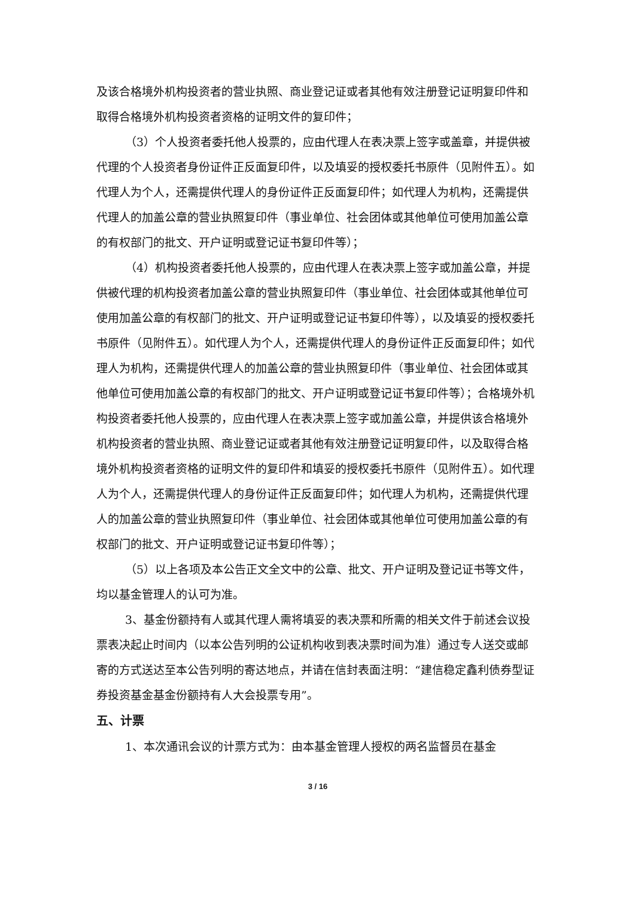及该合格境外机构投资者的营业执照、商业登记证或者其他有效注册登记证明复印件和取得合格境外机构投资者资格的证明文件的复印件；
（3）个人投资者委托他人投票的，应由代理人在表决票上签字或盖章，并提供被代理的个人投资者身份证件正反面复印件，以及填妥的授权委托书原件（见附件五）。如代理人为个人，还需提供代理人的身份证件正反面复印件；如代理人为机构，还需提供代理人的加盖公章的营业执照复印件（事业单位、社会团体或其他单位可使用加盖公章的有权部门的批文、开户证明或登记证书复印件等）；
（4）机构投资者委托他人投票的，应由代理人在表决票上签字或加盖公章，并提供被代理的机构投资者加盖公章的营业执照复印件（事业单位、社会团体或其他单位可使用加盖公章的有权部门的批文、开户证明或登记证书复印件等），以及填妥的授权委托书原件（见附件五）。如代理人为个人，还需提供代理人的身份证件正反面复印件；如代理人为机构，还需提供代理人的加盖公章的营业执照复印件（事业单位、社会团体或其他单位可使用加盖公章的有权部门的批文、开户证明或登记证书复印件等）；合格境外机构投资者委托他人投票的，应由代理人在表决票上签字或加盖公章，并提供该合格境外机构投资者的营业执照、商业登记证或者其他有效注册登记证明复印件，以及取得合格境外机构投资者资格的证明文件的复印件和填妥的授权委托书原件（见附件五）。如代理人为个人，还需提供代理人的身份证件正反面复印件；如代理人为机构，还需提供代理人的加盖公章的营业执照复印件（事业单位、社会团体或其他单位可使用加盖公章的有权部门的批文、开户证明或登记证书复印件等）；
（5）以上各项及本公告正文全文中的公章、批文、开户证明及登记证书等文件，均以基金管理人的认可为准。
3、基金份额持有人或其代理人需将填妥的表决票和所需的相关文件于前述会议投票表决起止时间内（以本公告列明的公证机构收到表决票时间为准）通过专人送交或邮寄的方式送达至本公告列明的寄达地点，并请在信封表面注明：“建信稳定鑫利债券型证券投资基金基金份额持有人大会投票专用”。
五、计票
1、本次通讯会议的计票方式为：由本基金管理人授权的两名监督员在基金
3 / 16